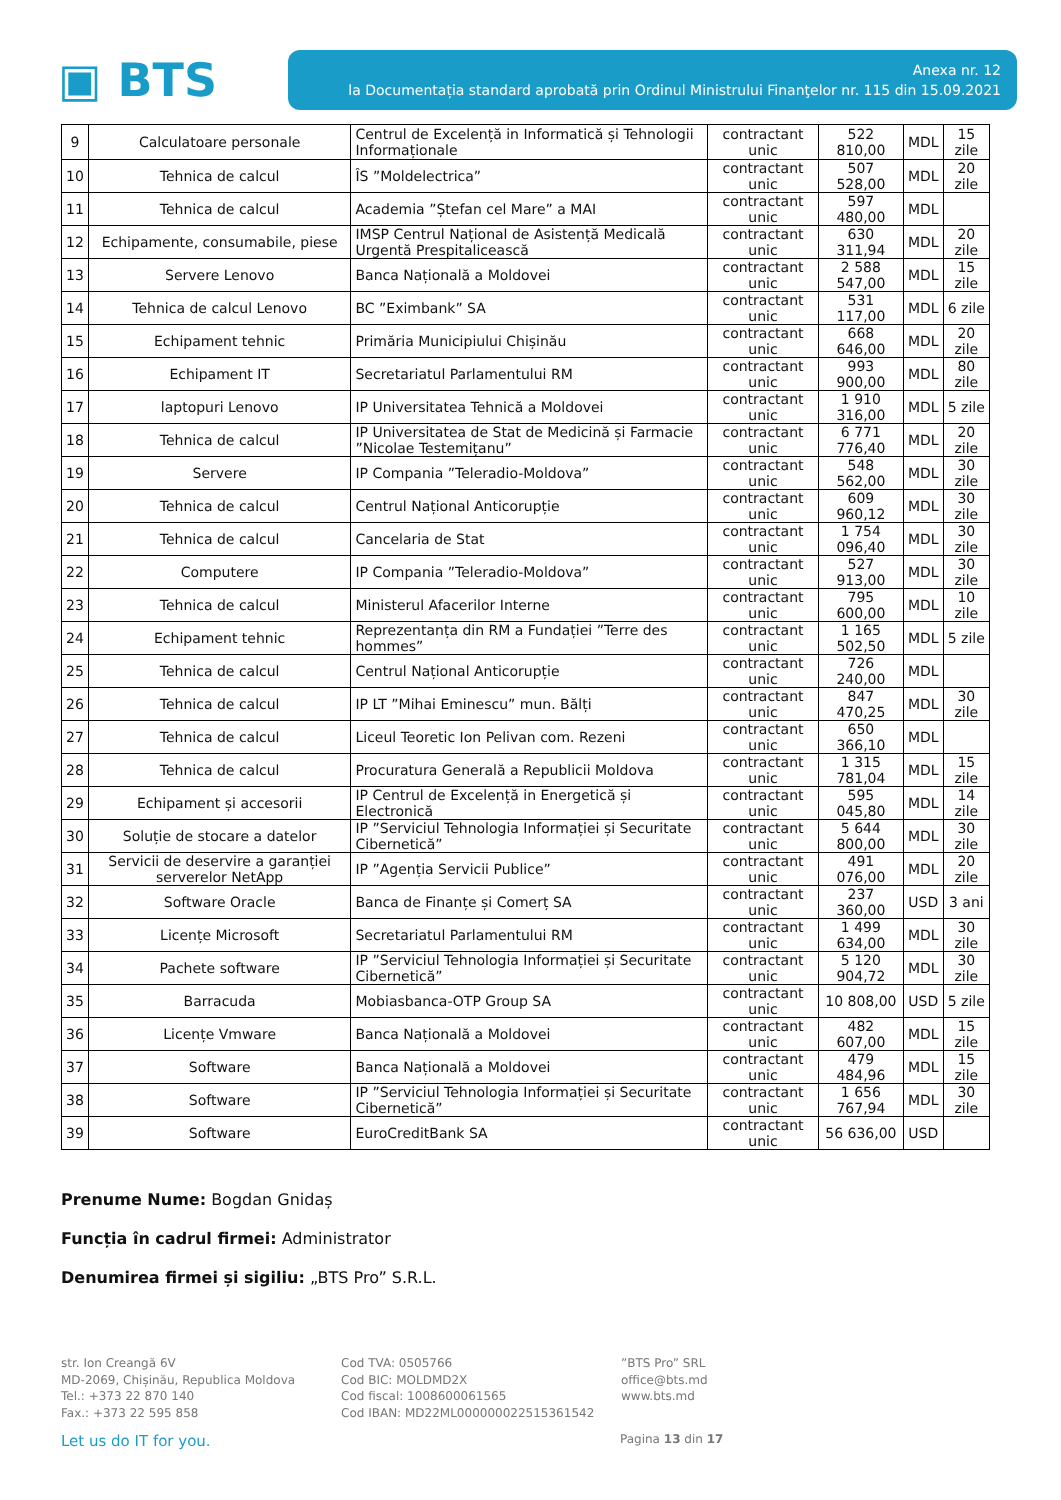▣ BTS
Anexa nr. 12
la Documentația standard aprobată prin Ordinul Ministrului Finanţelor nr. 115 din 15.09.2021
| 9 | Calculatoare personale | Centrul de Excelență in Informatică și Tehnologii Informaționale | contractant unic | 522 810,00 | MDL | 15 zile |
| 10 | Tehnica de calcul | ÎS ”Moldelectrica” | contractant unic | 507 528,00 | MDL | 20 zile |
| 11 | Tehnica de calcul | Academia ”Ștefan cel Mare” a MAI | contractant unic | 597 480,00 | MDL | |
| 12 | Echipamente, consumabile, piese | IMSP Centrul Național de Asistență Medicală Urgentă Prespitalicească | contractant unic | 630 311,94 | MDL | 20 zile |
| 13 | Servere Lenovo | Banca Națională a Moldovei | contractant unic | 2 588 547,00 | MDL | 15 zile |
| 14 | Tehnica de calcul Lenovo | BC ”Eximbank” SA | contractant unic | 531 117,00 | MDL | 6 zile |
| 15 | Echipament tehnic | Primăria Municipiului Chișinău | contractant unic | 668 646,00 | MDL | 20 zile |
| 16 | Echipament IT | Secretariatul Parlamentului RM | contractant unic | 993 900,00 | MDL | 80 zile |
| 17 | laptopuri Lenovo | IP Universitatea Tehnică a Moldovei | contractant unic | 1 910 316,00 | MDL | 5 zile |
| 18 | Tehnica de calcul | IP Universitatea de Stat de Medicină și Farmacie ”Nicolae Testemițanu” | contractant unic | 6 771 776,40 | MDL | 20 zile |
| 19 | Servere | IP Compania ”Teleradio-Moldova” | contractant unic | 548 562,00 | MDL | 30 zile |
| 20 | Tehnica de calcul | Centrul Național Anticorupție | contractant unic | 609 960,12 | MDL | 30 zile |
| 21 | Tehnica de calcul | Cancelaria de Stat | contractant unic | 1 754 096,40 | MDL | 30 zile |
| 22 | Computere | IP Compania ”Teleradio-Moldova” | contractant unic | 527 913,00 | MDL | 30 zile |
| 23 | Tehnica de calcul | Ministerul Afacerilor Interne | contractant unic | 795 600,00 | MDL | 10 zile |
| 24 | Echipament tehnic | Reprezentanța din RM a Fundației ”Terre des hommes” | contractant unic | 1 165 502,50 | MDL | 5 zile |
| 25 | Tehnica de calcul | Centrul Național Anticorupție | contractant unic | 726 240,00 | MDL | |
| 26 | Tehnica de calcul | IP LT ”Mihai Eminescu” mun. Bălți | contractant unic | 847 470,25 | MDL | 30 zile |
| 27 | Tehnica de calcul | Liceul Teoretic Ion Pelivan com. Rezeni | contractant unic | 650 366,10 | MDL | |
| 28 | Tehnica de calcul | Procuratura Generală a Republicii Moldova | contractant unic | 1 315 781,04 | MDL | 15 zile |
| 29 | Echipament și accesorii | IP Centrul de Excelență in Energetică și Electronică | contractant unic | 595 045,80 | MDL | 14 zile |
| 30 | Soluție de stocare a datelor | IP ”Serviciul Tehnologia Informației și Securitate Cibernetică” | contractant unic | 5 644 800,00 | MDL | 30 zile |
| 31 | Servicii de deservire a garanției serverelor NetApp | IP ”Agenția Servicii Publice” | contractant unic | 491 076,00 | MDL | 20 zile |
| 32 | Software Oracle | Banca de Finanțe și Comerț SA | contractant unic | 237 360,00 | USD | 3 ani |
| 33 | Licențe Microsoft | Secretariatul Parlamentului RM | contractant unic | 1 499 634,00 | MDL | 30 zile |
| 34 | Pachete software | IP ”Serviciul Tehnologia Informației și Securitate Cibernetică” | contractant unic | 5 120 904,72 | MDL | 30 zile |
| 35 | Barracuda | Mobiasbanca-OTP Group SA | contractant unic | 10 808,00 | USD | 5 zile |
| 36 | Licențe Vmware | Banca Națională a Moldovei | contractant unic | 482 607,00 | MDL | 15 zile |
| 37 | Software | Banca Națională a Moldovei | contractant unic | 479 484,96 | MDL | 15 zile |
| 38 | Software | IP ”Serviciul Tehnologia Informației și Securitate Cibernetică” | contractant unic | 1 656 767,94 | MDL | 30 zile |
| 39 | Software | EuroCreditBank SA | contractant unic | 56 636,00 | USD | |
Prenume Nume: Bogdan Gnidaș
Funcția în cadrul firmei: Administrator
Denumirea firmei și sigiliu: „BTS Pro” S.R.L.
str. Ion Creangă 6V
MD-2069, Chișinău, Republica Moldova
Tel.: +373 22 870 140
Fax.: +373 22 595 858
Cod TVA: 0505766
Cod BIC: MOLDMD2X
Cod fiscal: 1008600061565
Cod IBAN: MD22ML000000022515361542
”BTS Pro” SRL
office@bts.md
www.bts.md
Let us do IT for you. Pagina 13 din 17